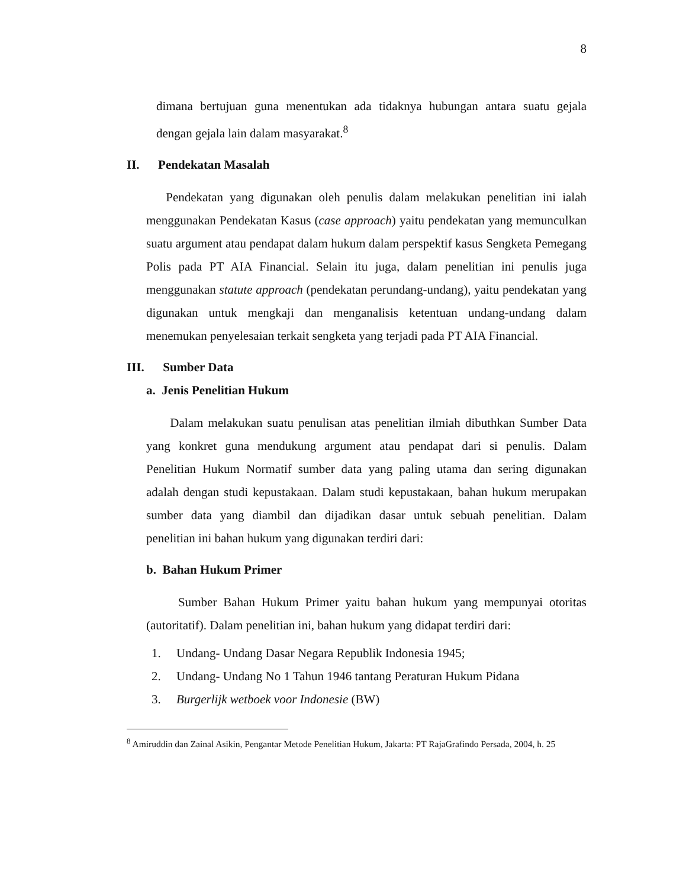8
dimana bertujuan guna menentukan ada tidaknya hubungan antara suatu gejala dengan gejala lain dalam masyarakat.<sup>8</sup>
II. Pendekatan Masalah
Pendekatan yang digunakan oleh penulis dalam melakukan penelitian ini ialah menggunakan Pendekatan Kasus (case approach) yaitu pendekatan yang memunculkan suatu argument atau pendapat dalam hukum dalam perspektif kasus Sengketa Pemegang Polis pada PT AIA Financial. Selain itu juga, dalam penelitian ini penulis juga menggunakan statute approach (pendekatan perundang-undang), yaitu pendekatan yang digunakan untuk mengkaji dan menganalisis ketentuan undang-undang dalam menemukan penyelesaian terkait sengketa yang terjadi pada PT AIA Financial.
III. Sumber Data
a. Jenis Penelitian Hukum
Dalam melakukan suatu penulisan atas penelitian ilmiah dibuthkan Sumber Data yang konkret guna mendukung argument atau pendapat dari si penulis. Dalam Penelitian Hukum Normatif sumber data yang paling utama dan sering digunakan adalah dengan studi kepustakaan. Dalam studi kepustakaan, bahan hukum merupakan sumber data yang diambil dan dijadikan dasar untuk sebuah penelitian. Dalam penelitian ini bahan hukum yang digunakan terdiri dari:
b. Bahan Hukum Primer
Sumber Bahan Hukum Primer yaitu bahan hukum yang mempunyai otoritas (autoritatif). Dalam penelitian ini, bahan hukum yang didapat terdiri dari:
1. Undang- Undang Dasar Negara Republik Indonesia 1945;
2. Undang- Undang No 1 Tahun 1946 tantang Peraturan Hukum Pidana
3. Burgerlijk wetboek voor Indonesie (BW)
<sup>8</sup> Amiruddin dan Zainal Asikin, Pengantar Metode Penelitian Hukum, Jakarta: PT RajaGrafindo Persada, 2004, h. 25